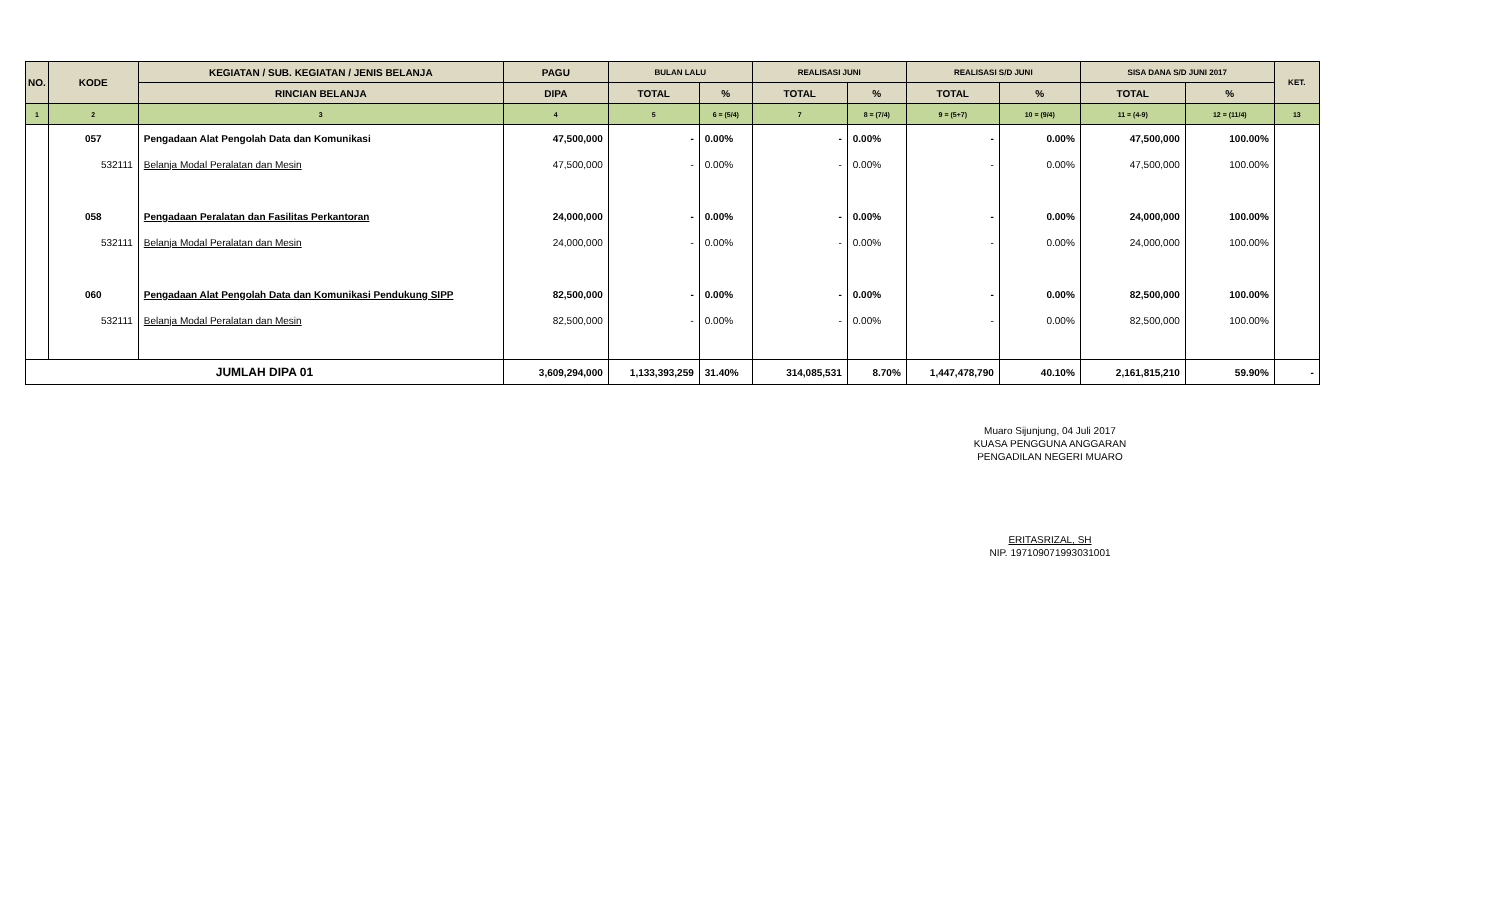| NO. | KODE | KEGIATAN / SUB. KEGIATAN / JENIS BELANJA | PAGU | BULAN LALU | | REALISASI JUNI | | REALISASI S/D JUNI | | SISA DANA S/D JUNI 2017 | | KET. |
| --- | --- | --- | --- | --- | --- | --- | --- | --- | --- | --- | --- | --- |
| | | RINCIAN BELANJA | DIPA | TOTAL | % | TOTAL | % | TOTAL | % | TOTAL | % | |
| 1 | 2 | 3 | 4 | 5 | 6 = (5/4) | 7 | 8 = (7/4) | 9 = (5+7) | 10 = (9/4) | 11 = (4-9) | 12 = (11/4) | 13 |
| | 057 | Pengadaan Alat Pengolah Data dan Komunikasi | 47,500,000 | - | 0.00% | - | 0.00% | - | 0.00% | 47,500,000 | 100.00% | |
| | 532111 | Belanja Modal Peralatan dan Mesin | 47,500,000 | - | 0.00% | - | 0.00% | - | 0.00% | 47,500,000 | 100.00% | |
| | 058 | Pengadaan Peralatan dan Fasilitas Perkantoran | 24,000,000 | - | 0.00% | - | 0.00% | - | 0.00% | 24,000,000 | 100.00% | |
| | 532111 | Belanja Modal Peralatan dan Mesin | 24,000,000 | - | 0.00% | - | 0.00% | - | 0.00% | 24,000,000 | 100.00% | |
| | 060 | Pengadaan Alat Pengolah Data dan Komunikasi Pendukung SIPP | 82,500,000 | - | 0.00% | - | 0.00% | - | 0.00% | 82,500,000 | 100.00% | |
| | 532111 | Belanja Modal Peralatan dan Mesin | 82,500,000 | - | 0.00% | - | 0.00% | - | 0.00% | 82,500,000 | 100.00% | |
| JUMLAH DIPA 01 | | | 3,609,294,000 | 1,133,393,259 | 31.40% | 314,085,531 | 8.70% | 1,447,478,790 | 40.10% | 2,161,815,210 | 59.90% | - |
Muaro Sijunjung, 04 Juli 2017
KUASA PENGGUNA ANGGARAN
PENGADILAN NEGERI MUARO
ERITASRIZAL, SH
NIP. 197109071993031001